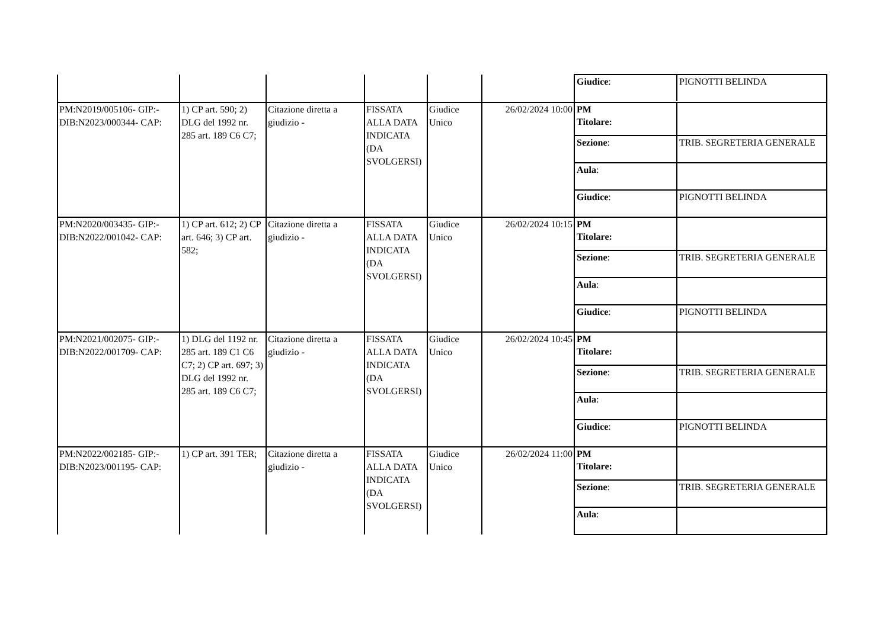| | | | | | | / Giudice : / PIGNOTTI BELINDA / |
| PM:N2019/005106- GIP:- DIB:N2023/000344- CAP: | 1) CP art. 590; 2) DLG del 1992 nr. 285 art. 189 C6 C7; | Citazione diretta a giudizio - | FISSATA ALLA DATA INDICATA (DA SVOLGERSI) | Giudice Unico | 26/02/2024 10:00 | / PM Titolare: / / / Sezione : / TRIB. SEGRETERIA GENERALE / / Aula : / / / Giudice : / PIGNOTTI BELINDA / |
| PM:N2020/003435- GIP:- DIB:N2022/001042- CAP: | 1) CP art. 612; 2) CP art. 646; 3) CP art. 582; | Citazione diretta a giudizio - | FISSATA ALLA DATA INDICATA (DA SVOLGERSI) | Giudice Unico | 26/02/2024 10:15 | / PM Titolare: / / / Sezione : / TRIB. SEGRETERIA GENERALE / / Aula : / / / Giudice : / PIGNOTTI BELINDA / |
| PM:N2021/002075- GIP:- DIB:N2022/001709- CAP: | 1) DLG del 1192 nr. 285 art. 189 C1 C6 C7; 2) CP art. 697; 3) DLG del 1992 nr. 285 art. 189 C6 C7; | Citazione diretta a giudizio - | FISSATA ALLA DATA INDICATA (DA SVOLGERSI) | Giudice Unico | 26/02/2024 10:45 | / PM Titolare: / / / Sezione : / TRIB. SEGRETERIA GENERALE / / Aula : / / / Giudice : / PIGNOTTI BELINDA / |
| PM:N2022/002185- GIP:- DIB:N2023/001195- CAP: | 1) CP art. 391 TER; | Citazione diretta a giudizio - | FISSATA ALLA DATA INDICATA (DA SVOLGERSI) | Giudice Unico | 26/02/2024 11:00 | / PM Titolare: / / / Sezione : / TRIB. SEGRETERIA GENERALE / / Aula : / / |